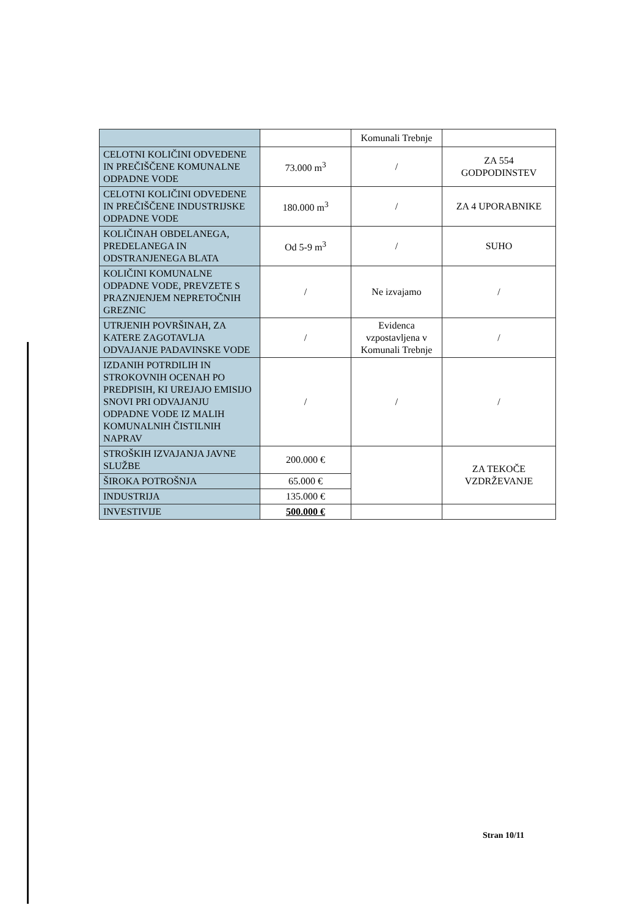| | | Komunali Trebnje | |
| CELOTNI KOLIČINI ODVEDENE IN PREČIŠČENE KOMUNALNE ODPADNE VODE | 73.000 m<sup>3</sup> | / | ZA 554 GODPODINSTEV |
| CELOTNI KOLIČINI ODVEDENE IN PREČIŠČENE INDUSTRIJSKE ODPADNE VODE | 180.000 m<sup>3</sup> | / | ZA 4 UPORABNIKE |
| KOLIČINAH OBDELANEGA, PREDELANEGA IN ODSTRANJENEGA BLATA | Od 5-9 m<sup>3</sup> | / | SUHO |
| KOLIČINI KOMUNALNE ODPADNE VODE, PREVZETE S PRAZNJENJEM NEPRETOČNIH GREZNIC | / | Ne izvajamo | / |
| UTRJENIH POVRŠINAH, ZA KATERE ZAGOTAVLJA ODVAJANJE PADAVINSKE VODE | / | Evidenca vzpostavljena v Komunali Trebnje | / |
| IZDANIH POTRDILIH IN STROKOVNIH OCENAH PO PREDPISIH, KI UREJAJO EMISIJO SNOVI PRI ODVAJANJU ODPADNE VODE IZ MALIH KOMUNALNIH ČISTILNIH NAPRAV | / | / | / |
| STROŠKIH IZVAJANJA JAVNE SLUŽBE | 200.000 € | | ZA TEKOČE VZDRŽEVANJE |
| ŠIROKA POTROŠNJA | 65.000 € | | |
| INDUSTRIJA | 135.000 € | | |
| INVESTIVIJE | 500.000 € | | |
Stran 10/11